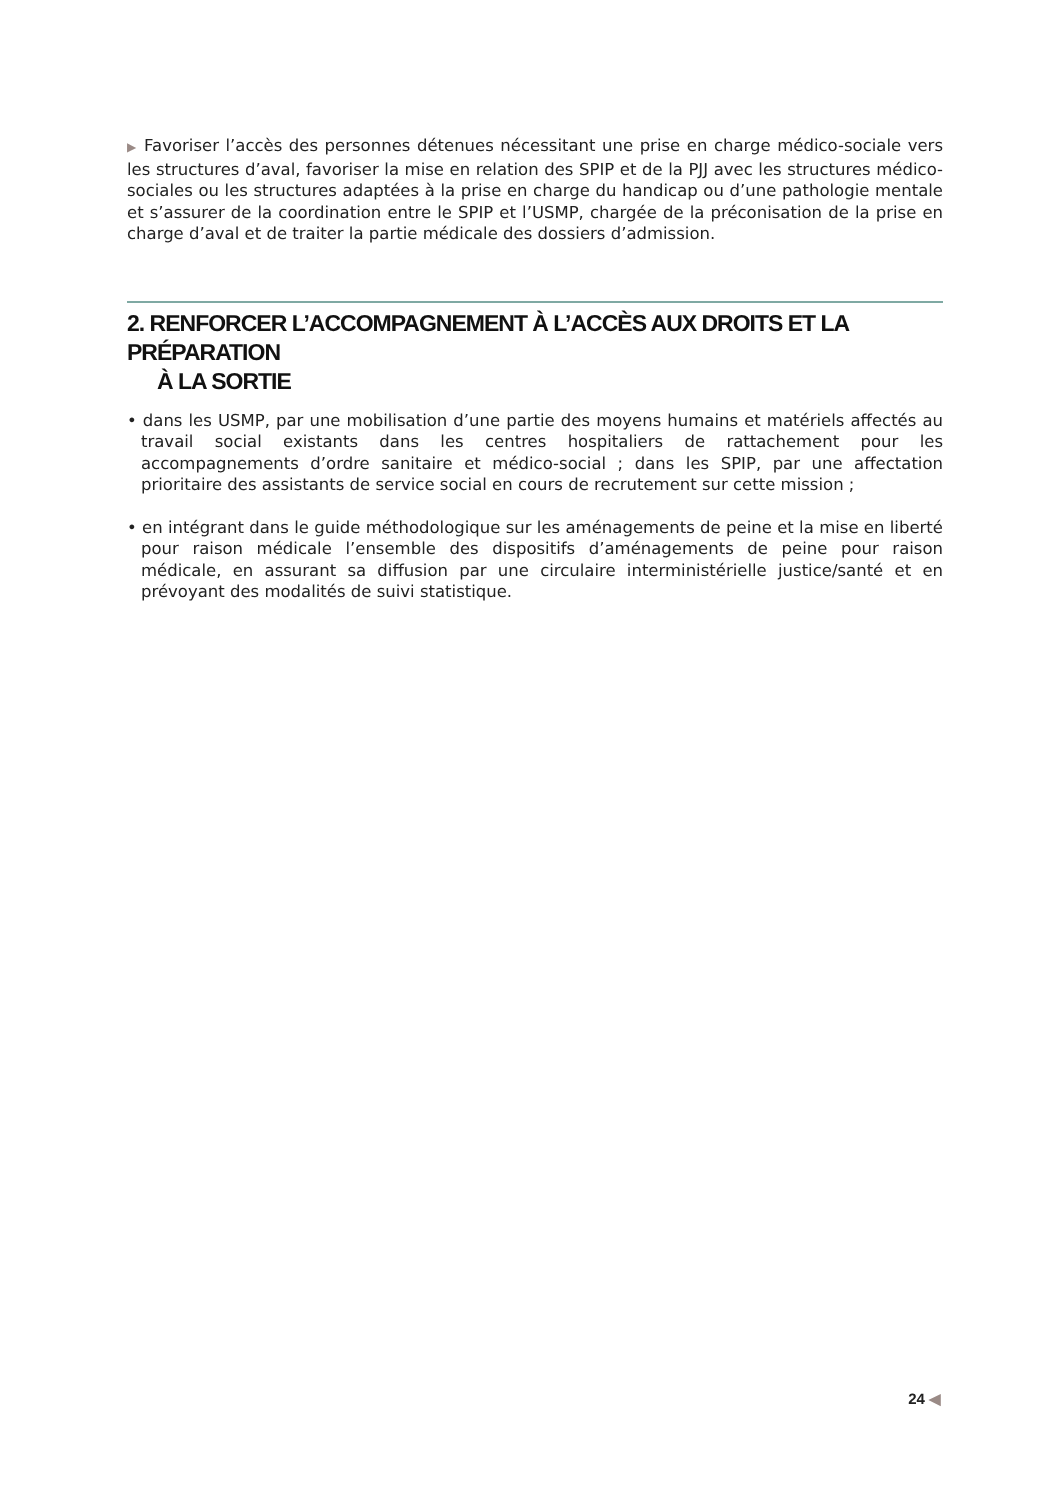▶ Favoriser l’accès des personnes détenues nécessitant une prise en charge médico-sociale vers les structures d’aval, favoriser la mise en relation des SPIP et de la PJJ avec les structures médico-sociales ou les structures adaptées à la prise en charge du handicap ou d’une pathologie mentale et s’assurer de la coordination entre le SPIP et l’USMP, chargée de la préconisation de la prise en charge d’aval et de traiter la partie médicale des dossiers d’admission.
2. RENFORCER L’ACCOMPAGNEMENT À L’ACCÈS AUX DROITS ET LA PRÉPARATION
À LA SORTIE
• dans les USMP, par une mobilisation d’une partie des moyens humains et matériels affectés au travail social existants dans les centres hospitaliers de rattachement pour les accompagnements d’ordre sanitaire et médico-social ; dans les SPIP, par une affectation prioritaire des assistants de service social en cours de recrutement sur cette mission ;
• en intégrant dans le guide méthodologique sur les aménagements de peine et la mise en liberté pour raison médicale l’ensemble des dispositifs d’aménagements de peine pour raison médicale, en assurant sa diffusion par une circulaire interministérielle justice/santé et en prévoyant des modalités de suivi statistique.
24 ◀